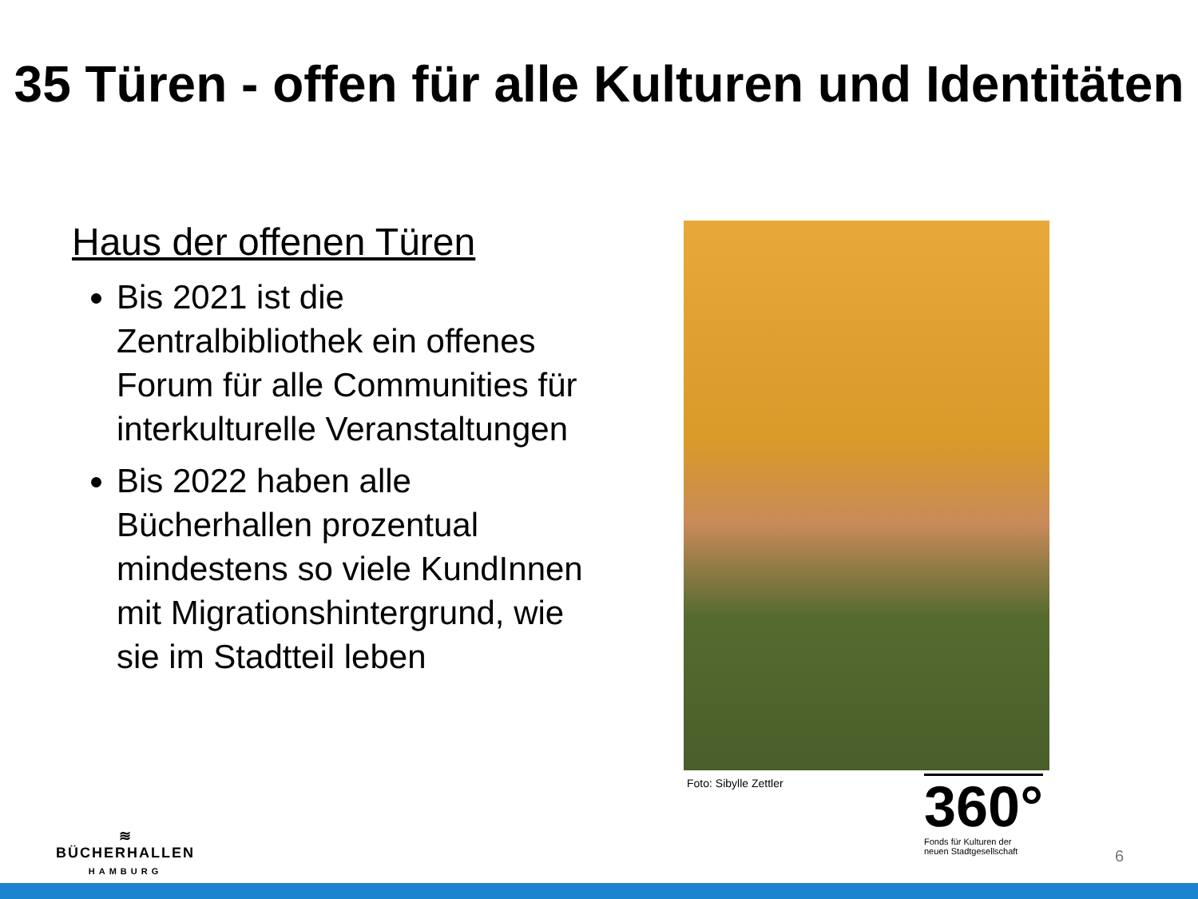35 Türen - offen für alle Kulturen und Identitäten
Haus der offenen Türen
Bis 2021 ist die Zentralbibliothek ein offenes Forum für alle Communities für interkulturelle Veranstaltungen
Bis 2022 haben alle Bücherhallen prozentual mindestens so viele KundInnen mit Migrationshintergrund, wie sie im Stadtteil leben
Foto: Sibylle Zettler
≋
BÜCHERHALLEN
HAMBURG
360°
Fonds für Kulturen der
neuen Stadtgesellschaft
6